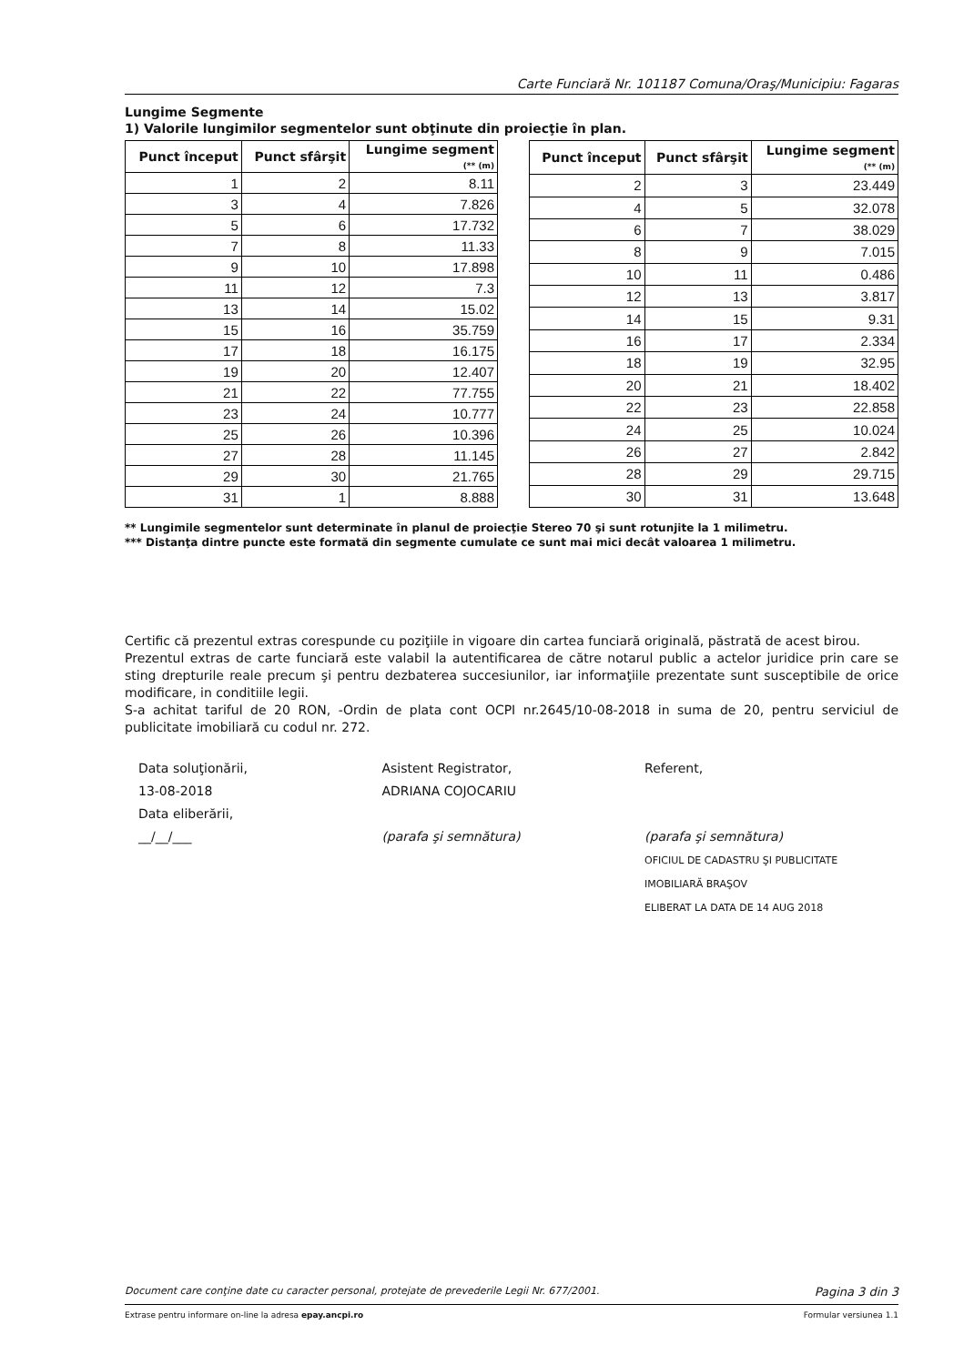Carte Funciară Nr. 101187 Comuna/Oraş/Municipiu: Fagaras
Lungime Segmente
1) Valorile lungimilor segmentelor sunt obţinute din proiecţie în plan.
| Punct început | Punct sfârşit | Lungime segment (** (m) |
| --- | --- | --- |
| 1 | 2 | 8.11 |
| 3 | 4 | 7.826 |
| 5 | 6 | 17.732 |
| 7 | 8 | 11.33 |
| 9 | 10 | 17.898 |
| 11 | 12 | 7.3 |
| 13 | 14 | 15.02 |
| 15 | 16 | 35.759 |
| 17 | 18 | 16.175 |
| 19 | 20 | 12.407 |
| 21 | 22 | 77.755 |
| 23 | 24 | 10.777 |
| 25 | 26 | 10.396 |
| 27 | 28 | 11.145 |
| 29 | 30 | 21.765 |
| 31 | 1 | 8.888 |
| Punct început | Punct sfârşit | Lungime segment (** (m) |
| --- | --- | --- |
| 2 | 3 | 23.449 |
| 4 | 5 | 32.078 |
| 6 | 7 | 38.029 |
| 8 | 9 | 7.015 |
| 10 | 11 | 0.486 |
| 12 | 13 | 3.817 |
| 14 | 15 | 9.31 |
| 16 | 17 | 2.334 |
| 18 | 19 | 32.95 |
| 20 | 21 | 18.402 |
| 22 | 23 | 22.858 |
| 24 | 25 | 10.024 |
| 26 | 27 | 2.842 |
| 28 | 29 | 29.715 |
| 30 | 31 | 13.648 |
** Lungimile segmentelor sunt determinate în planul de proiecţie Stereo 70 şi sunt rotunjite la 1 milimetru.
*** Distanţa dintre puncte este formată din segmente cumulate ce sunt mai mici decât valoarea 1 milimetru.
Certific că prezentul extras corespunde cu poziţiile in vigoare din cartea funciară originală, păstrată de acest birou.
Prezentul extras de carte funciară este valabil la autentificarea de către notarul public a actelor juridice prin care se sting drepturile reale precum şi pentru dezbaterea succesiunilor, iar informaţiile prezentate sunt susceptibile de orice modificare, in conditiile legii.
S-a achitat tariful de 20 RON, -Ordin de plata cont OCPI nr.2645/10-08-2018 in suma de 20, pentru serviciul de publicitate imobiliară cu codul nr. 272.
Data soluţionării,
13-08-2018
Data eliberării,
__/__/___
Asistent Registrator,
ADRIANA COJOCARIU
(parafa şi semnătura)
Referent,
(parafa şi semnătura)
OFICIUL DE CADASTRU ŞI PUBLICITATE IMOBILIARĂ BRAŞOV
ELIBERAT LA DATA DE 14 AUG 2018
Document care conţine date cu caracter personal, protejate de prevederile Legii Nr. 677/2001. Pagina 3 din 3
Extrase pentru informare on-line la adresa epay.ancpi.ro Formular versiunea 1.1